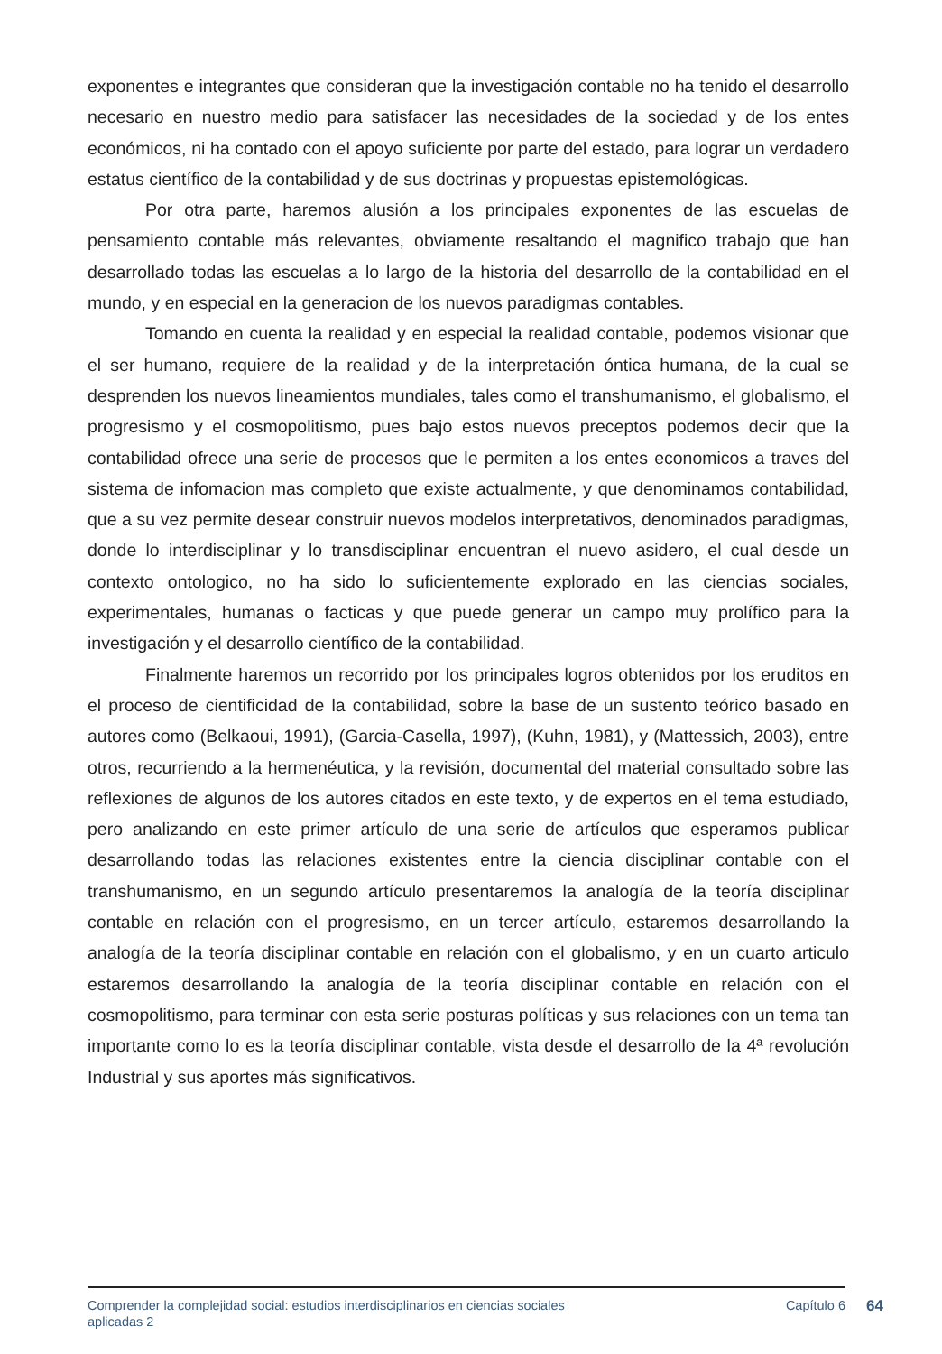exponentes e integrantes que consideran que la investigación contable no ha tenido el desarrollo necesario en nuestro medio para satisfacer las necesidades de la sociedad y de los entes económicos, ni ha contado con el apoyo suficiente por parte del estado, para lograr un verdadero estatus científico de la contabilidad y de sus doctrinas y propuestas epistemológicas.
Por otra parte, haremos alusión a los principales exponentes de las escuelas de pensamiento contable más relevantes, obviamente resaltando el magnifico trabajo que han desarrollado todas las escuelas a lo largo de la historia del desarrollo de la contabilidad en el mundo, y en especial en la generacion de los nuevos paradigmas contables.
Tomando en cuenta la realidad y en especial la realidad contable, podemos visionar que el ser humano, requiere de la realidad y de la interpretación óntica humana, de la cual se desprenden los nuevos lineamientos mundiales, tales como el transhumanismo, el globalismo, el progresismo y el cosmopolitismo, pues bajo estos nuevos preceptos podemos decir que la contabilidad ofrece una serie de procesos que le permiten a los entes economicos a traves del sistema de infomacion mas completo que existe actualmente, y que denominamos contabilidad, que a su vez permite desear construir nuevos modelos interpretativos, denominados paradigmas, donde lo interdisciplinar y lo transdisciplinar encuentran el nuevo asidero, el cual desde un contexto ontologico, no ha sido lo suficientemente explorado en las ciencias sociales, experimentales, humanas o facticas y que puede generar un campo muy prolífico para la investigación y el desarrollo científico de la contabilidad.
Finalmente haremos un recorrido por los principales logros obtenidos por los eruditos en el proceso de cientificidad de la contabilidad, sobre la base de un sustento teórico basado en autores como (Belkaoui, 1991), (Garcia-Casella, 1997), (Kuhn, 1981), y (Mattessich, 2003), entre otros, recurriendo a la hermenéutica, y la revisión, documental del material consultado sobre las reflexiones de algunos de los autores citados en este texto, y de expertos en el tema estudiado, pero analizando en este primer artículo de una serie de artículos que esperamos publicar desarrollando todas las relaciones existentes entre la ciencia disciplinar contable con el transhumanismo, en un segundo artículo presentaremos la analogía de la teoría disciplinar contable en relación con el progresismo, en un tercer artículo, estaremos desarrollando la analogía de la teoría disciplinar contable en relación con el globalismo, y en un cuarto articulo estaremos desarrollando la analogía de la teoría disciplinar contable en relación con el cosmopolitismo, para terminar con esta serie posturas políticas y sus relaciones con un tema tan importante como lo es la teoría disciplinar contable, vista desde el desarrollo de la 4ª revolución Industrial y sus aportes más significativos.
Comprender la complejidad social: estudios interdisciplinarios en ciencias sociales
aplicadas 2
Capítulo 6
64